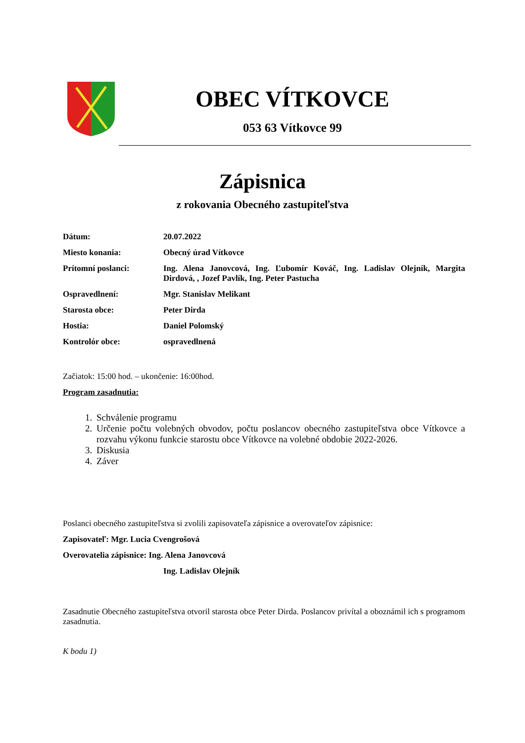OBEC VÍTKOVCE
053 63 Vítkovce 99
Zápisnica
z rokovania Obecného zastupiteľstva
Dátum: 20.07.2022
Miesto konania: Obecný úrad Vítkovce
Prítomní poslanci: Ing. Alena Janovcová, Ing. Ľubomír Kováč, Ing. Ladislav Olejník, Margita Dirdová, , Jozef Pavlík, Ing. Peter Pastucha
Ospravedlnení: Mgr. Stanislav Melikant
Starosta obce: Peter Dirda
Hostia: Daniel Polomský
Kontrolór obce: ospravedlnená
Začiatok: 15:00 hod. – ukončenie: 16:00hod.
Program zasadnutia:
1. Schválenie programu
2. Určenie počtu volebných obvodov, počtu poslancov obecného zastupiteľstva obce Vítkovce a rozvahu výkonu funkcie starostu obce Vítkovce na volebné obdobie 2022-2026.
3. Diskusia
4. Záver
Poslanci obecného zastupiteľstva si zvolili zapisovateľa zápisnice a overovateľov zápisnice:
Zapisovateľ: Mgr. Lucia Cvengrošová
Overovatelia zápisnice: Ing. Alena Janovcová
Ing. Ladislav Olejník
Zasadnutie Obecného zastupiteľstva otvoril starosta obce Peter Dirda. Poslancov privítal a oboznámil ich s programom zasadnutia.
K bodu 1)